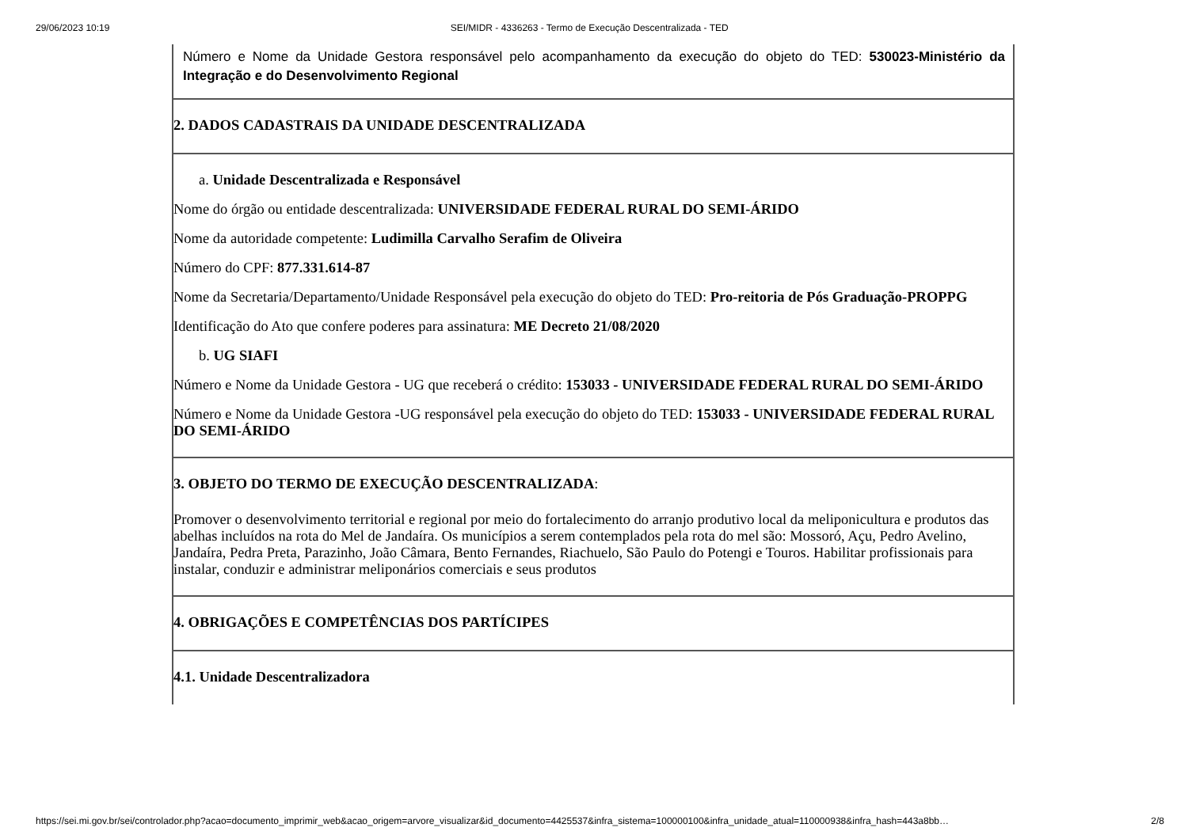29/06/2023 10:19 SEI/MIDR - 4336263 - Termo de Execução Descentralizada - TED
| Número e Nome da Unidade Gestora responsável pelo acompanhamento da execução do objeto do TED: 530023-Ministério da Integração e do Desenvolvimento Regional |
| 2. DADOS CADASTRAIS DA UNIDADE DESCENTRALIZADA |
| a. Unidade Descentralizada e Responsável Nome do órgão ou entidade descentralizada: UNIVERSIDADE FEDERAL RURAL DO SEMI-ÁRIDO Nome da autoridade competente: Ludimilla Carvalho Serafim de Oliveira Número do CPF: 877.331.614-87 Nome da Secretaria/Departamento/Unidade Responsável pela execução do objeto do TED: Pro-reitoria de Pós Graduação-PROPPG Identificação do Ato que confere poderes para assinatura: ME Decreto 21/08/2020 b. UG SIAFI Número e Nome da Unidade Gestora - UG que receberá o crédito: 153033 - UNIVERSIDADE FEDERAL RURAL DO SEMI-ÁRIDO Número e Nome da Unidade Gestora -UG responsável pela execução do objeto do TED: 153033 - UNIVERSIDADE FEDERAL RURAL DO SEMI-ÁRIDO |
| 3. OBJETO DO TERMO DE EXECUÇÃO DESCENTRALIZADA : Promover o desenvolvimento territorial e regional por meio do fortalecimento do arranjo produtivo local da meliponicultura e produtos das abelhas incluídos na rota do Mel de Jandaíra. Os municípios a serem contemplados pela rota do mel são: Mossoró, Açu, Pedro Avelino, Jandaíra, Pedra Preta, Parazinho, João Câmara, Bento Fernandes, Riachuelo, São Paulo do Potengi e Touros. Habilitar profissionais para instalar, conduzir e administrar meliponários comerciais e seus produtos |
| 4. OBRIGAÇÕES E COMPETÊNCIAS DOS PARTÍCIPES |
| 4.1. Unidade Descentralizadora |
https://sei.mi.gov.br/sei/controlador.php?acao=documento_imprimir_web&acao_origem=arvore_visualizar&id_documento=4425537&infra_sistema=100000100&infra_unidade_atual=110000938&infra_hash=443a8bb… 2/8